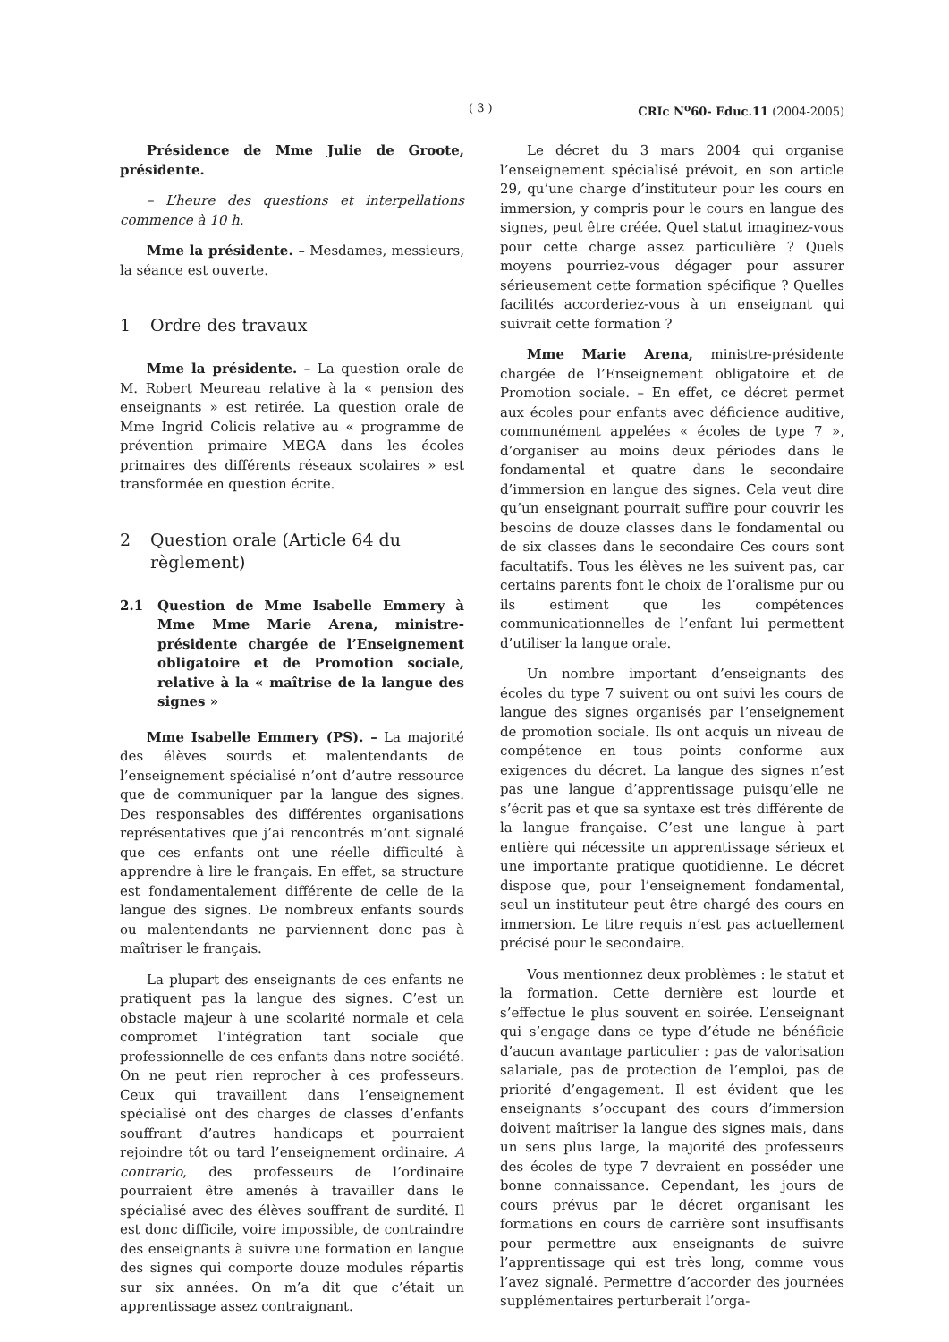( 3 ) CRIc N<sup>o</sup>60- Educ.11 (2004-2005)
Présidence de Mme Julie de Groote, présidente.
– L’heure des questions et interpellations commence à 10 h.
Mme la présidente. – Mesdames, messieurs, la séance est ouverte.
1 Ordre des travaux
Mme la présidente. – La question orale de M. Robert Meureau relative à la « pension des enseignants » est retirée. La question orale de Mme Ingrid Colicis relative au « programme de prévention primaire MEGA dans les écoles primaires des différents réseaux scolaires » est transformée en question écrite.
2 Question orale (Article 64 du règlement)
2.1 Question de Mme Isabelle Emmery à Mme Mme Marie Arena, ministre-présidente chargée de l’Enseignement obligatoire et de Promotion sociale, relative à la « maîtrise de la langue des signes »
Mme Isabelle Emmery (PS). – La majorité des élèves sourds et malentendants de l’enseignement spécialisé n’ont d’autre ressource que de communiquer par la langue des signes. Des responsables des différentes organisations représentatives que j’ai rencontrés m’ont signalé que ces enfants ont une réelle difficulté à apprendre à lire le français. En effet, sa structure est fondamentalement différente de celle de la langue des signes. De nombreux enfants sourds ou malentendants ne parviennent donc pas à maîtriser le français.
La plupart des enseignants de ces enfants ne pratiquent pas la langue des signes. C’est un obstacle majeur à une scolarité normale et cela compromet l’intégration tant sociale que professionnelle de ces enfants dans notre société. On ne peut rien reprocher à ces professeurs. Ceux qui travaillent dans l’enseignement spécialisé ont des charges de classes d’enfants souffrant d’autres handicaps et pourraient rejoindre tôt ou tard l’enseignement ordinaire. A contrario, des professeurs de l’ordinaire pourraient être amenés à travailler dans le spécialisé avec des élèves souffrant de surdité. Il est donc difficile, voire impossible, de contraindre des enseignants à suivre une formation en langue des signes qui comporte douze modules répartis sur six années. On m’a dit que c’était un apprentissage assez contraignant.
Le décret du 3 mars 2004 qui organise l’enseignement spécialisé prévoit, en son article 29, qu’une charge d’instituteur pour les cours en immersion, y compris pour le cours en langue des signes, peut être créée. Quel statut imaginez-vous pour cette charge assez particulière ? Quels moyens pourriez-vous dégager pour assurer sérieusement cette formation spécifique ? Quelles facilités accorderiez-vous à un enseignant qui suivrait cette formation ?
Mme Marie Arena, ministre-présidente chargée de l’Enseignement obligatoire et de Promotion sociale. – En effet, ce décret permet aux écoles pour enfants avec déficience auditive, communément appelées « écoles de type 7 », d’organiser au moins deux périodes dans le fondamental et quatre dans le secondaire d’immersion en langue des signes. Cela veut dire qu’un enseignant pourrait suffire pour couvrir les besoins de douze classes dans le fondamental ou de six classes dans le secondaire Ces cours sont facultatifs. Tous les élèves ne les suivent pas, car certains parents font le choix de l’oralisme pur ou ils estiment que les compétences communicationnelles de l’enfant lui permettent d’utiliser la langue orale.
Un nombre important d’enseignants des écoles du type 7 suivent ou ont suivi les cours de langue des signes organisés par l’enseignement de promotion sociale. Ils ont acquis un niveau de compétence en tous points conforme aux exigences du décret. La langue des signes n’est pas une langue d’apprentissage puisqu’elle ne s’écrit pas et que sa syntaxe est très différente de la langue française. C’est une langue à part entière qui nécessite un apprentissage sérieux et une importante pratique quotidienne. Le décret dispose que, pour l’enseignement fondamental, seul un instituteur peut être chargé des cours en immersion. Le titre requis n’est pas actuellement précisé pour le secondaire.
Vous mentionnez deux problèmes : le statut et la formation. Cette dernière est lourde et s’effectue le plus souvent en soirée. L’enseignant qui s’engage dans ce type d’étude ne bénéficie d’aucun avantage particulier : pas de valorisation salariale, pas de protection de l’emploi, pas de priorité d’engagement. Il est évident que les enseignants s’occupant des cours d’immersion doivent maîtriser la langue des signes mais, dans un sens plus large, la majorité des professeurs des écoles de type 7 devraient en posséder une bonne connaissance. Cependant, les jours de cours prévus par le décret organisant les formations en cours de carrière sont insuffisants pour permettre aux enseignants de suivre l’apprentissage qui est très long, comme vous l’avez signalé. Permettre d’accorder des journées supplémentaires perturberait l’orga-